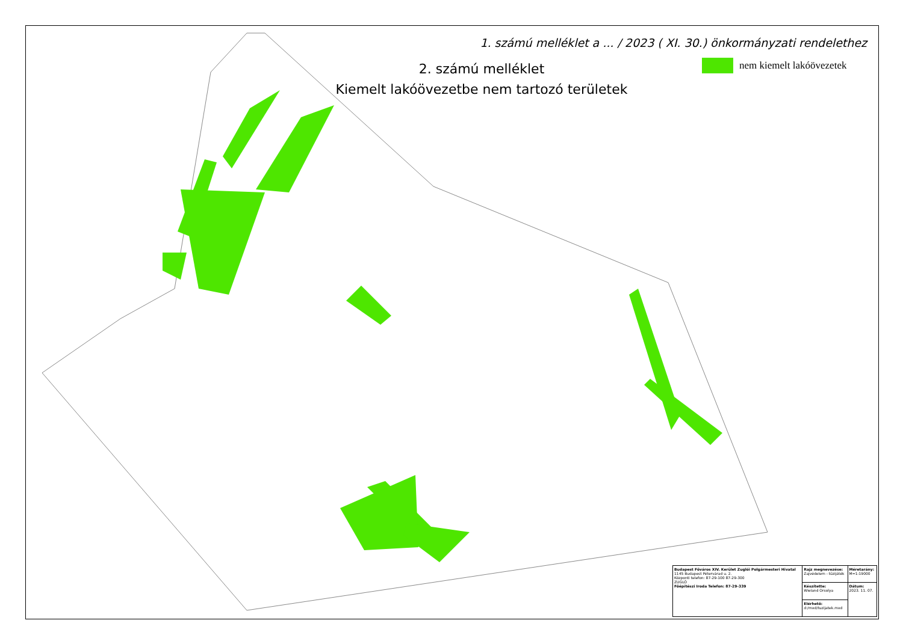1. számú melléklet a ... / 2023 ( XI. 30.) önkormányzati rendelethez
2. számú melléklet
Kiemelt lakóövezetbe nem tartozó területek
nem kiemelt lakóövezetek
| Budapest Főváros XIV. Kerület Zuglói Polgármesteri Hivatal 1145 Budapest Pétervárad u. 2. Központi telefon: 87-29-100 87-29-300 ZUGLÓ Főépítészi Iroda Telefon: 87-29-339 | Rajz megnevezése: Zajvédelem - tűzijáték | Méretarány: M=1:19000 |
| | Készítette: Wieland Orsolya | Dátum: 2023. 11. 07. |
| | Elérhető: d:/mxd/tuzijatek.mxd | |